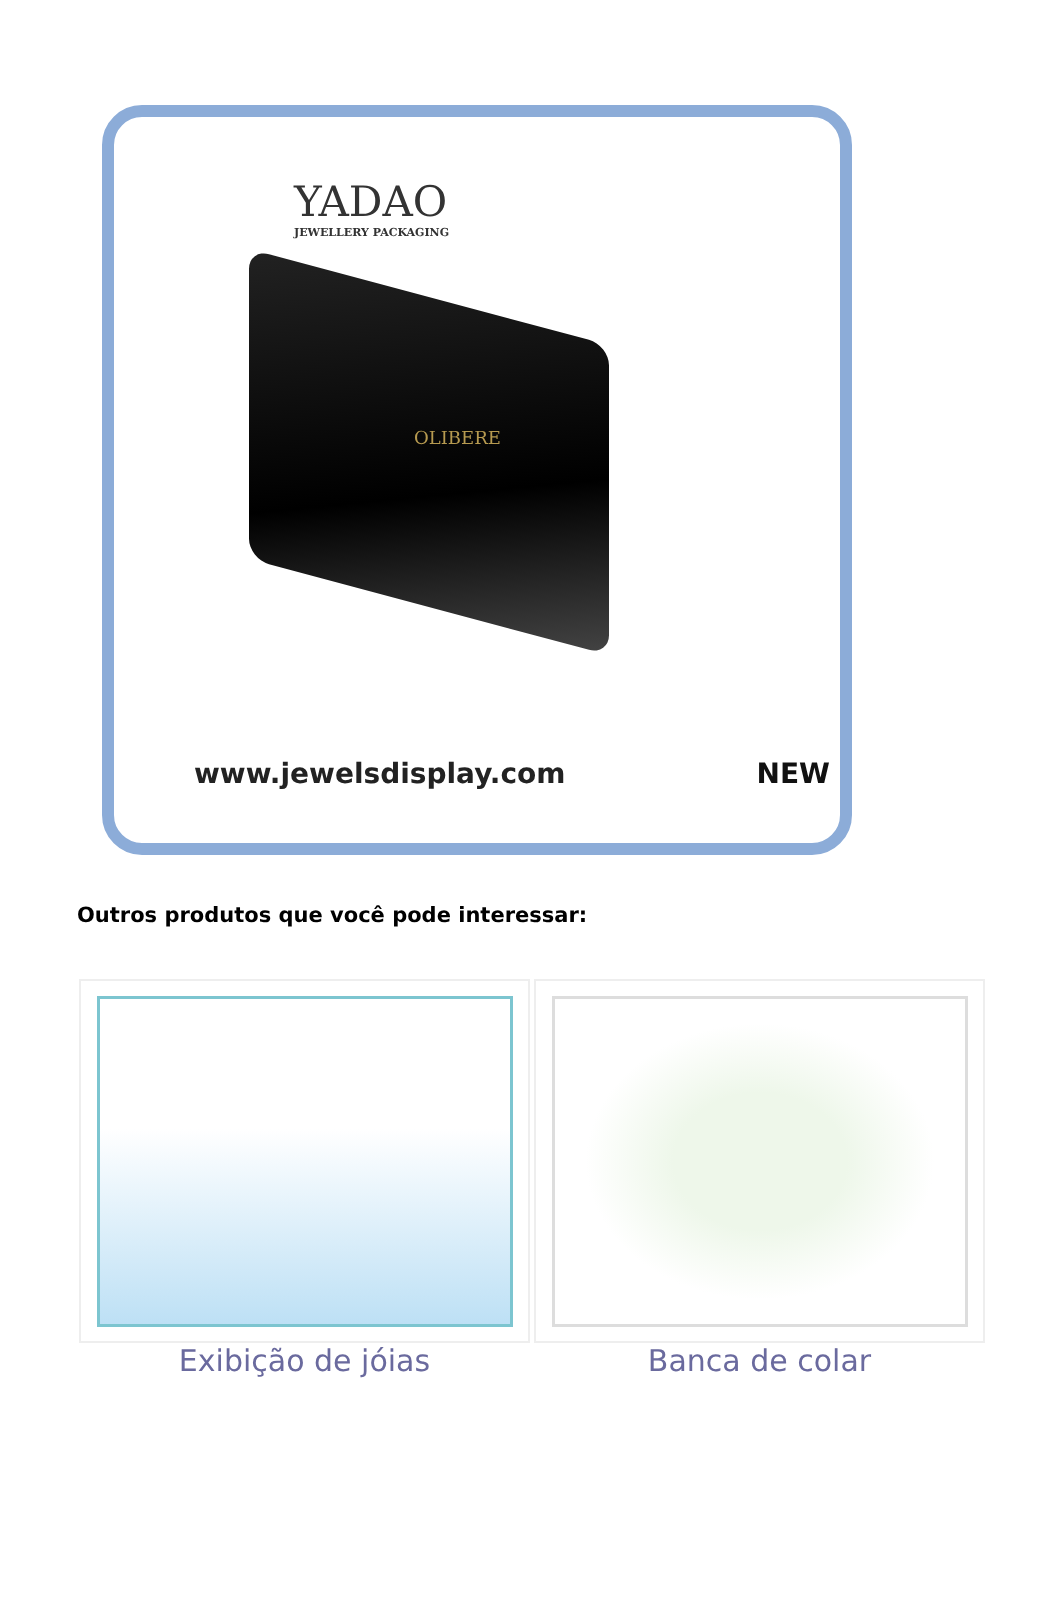YADAO
JEWELLERY PACKAGING
OLIBERE
www.jewelsdisplay.com NEW
Outros produtos que você pode interessar:
| Exibição de jóias | Banca de colar |